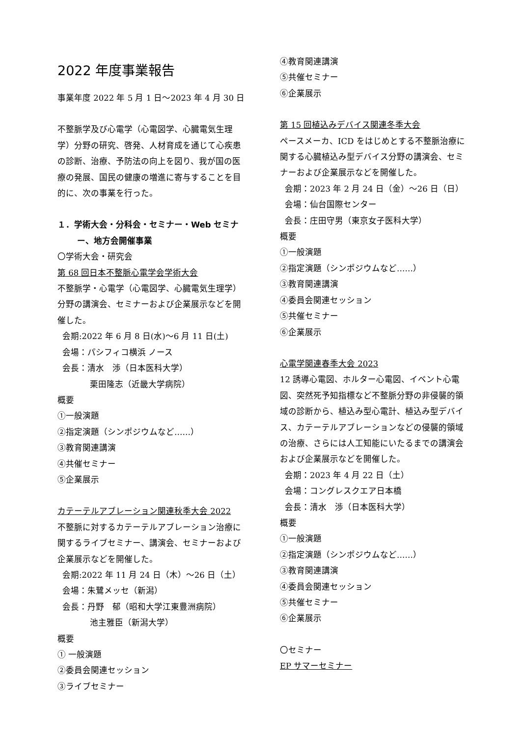2022 年度事業報告
事業年度 2022 年 5 月 1 日～2023 年 4 月 30 日
不整脈学及び心電学（心電図学、心臓電気生理学）分野の研究、啓発、人材育成を通じて心疾患の診断、治療、予防法の向上を図り、我が国の医療の発展、国民の健康の増進に寄与することを目的に、次の事業を行った。
１．学術大会・分科会・セミナー・Web セミナー、地方会開催事業
〇学術大会・研究会
第 68 回日本不整脈心電学会学術大会
不整脈学・心電学（心電図学、心臓電気生理学）分野の講演会、セミナーおよび企業展示などを開催した。
会期:2022 年 6 月 8 日(水)～6 月 11 日(土)
会場：パシフィコ横浜 ノース
会長：清水　渉（日本医科大学）
栗田隆志（近畿大学病院）
概要
①一般演題
②指定演題（シンポジウムなど……）
③教育関連講演
④共催セミナー
⑤企業展示
カテーテルアブレーション関連秋季大会 2022
不整脈に対するカテーテルアブレーション治療に関するライブセミナー、講演会、セミナーおよび企業展示などを開催した。
会期:2022 年 11 月 24 日（木）～26 日（土）
会場：朱鷺メッセ（新潟）
会長：丹野　郁（昭和大学江東豊洲病院）
池主雅臣（新潟大学）
概要
① 一般演題
②委員会関連セッション
③ライブセミナー
④教育関連講演
⑤共催セミナー
⑥企業展示
第 15 回植込みデバイス関連冬季大会
ペースメーカ、ICD をはじめとする不整脈治療に関する心臓植込み型デバイス分野の講演会、セミナーおよび企業展示などを開催した。
会期：2023 年 2 月 24 日（金）～26 日（日）
会場：仙台国際センター
会長：庄田守男（東京女子医科大学）
概要
①一般演題
②指定演題（シンポジウムなど……）
③教育関連講演
④委員会関連セッション
⑤共催セミナー
⑥企業展示
心電学関連春季大会 2023
12 誘導心電図、ホルター心電図、イベント心電図、突然死予知指標など不整脈分野の非侵襲的領域の診断から、植込み型心電計、植込み型デバイス、カテーテルアブレーションなどの侵襲的領域の治療、さらには人工知能にいたるまでの講演会および企業展示などを開催した。
会期：2023 年 4 月 22 日（土）
会場：コングレスクエア日本橋
会長：清水　渉（日本医科大学）
概要
①一般演題
②指定演題（シンポジウムなど……）
③教育関連講演
④委員会関連セッション
⑤共催セミナー
⑥企業展示
〇セミナー
EP サマーセミナー